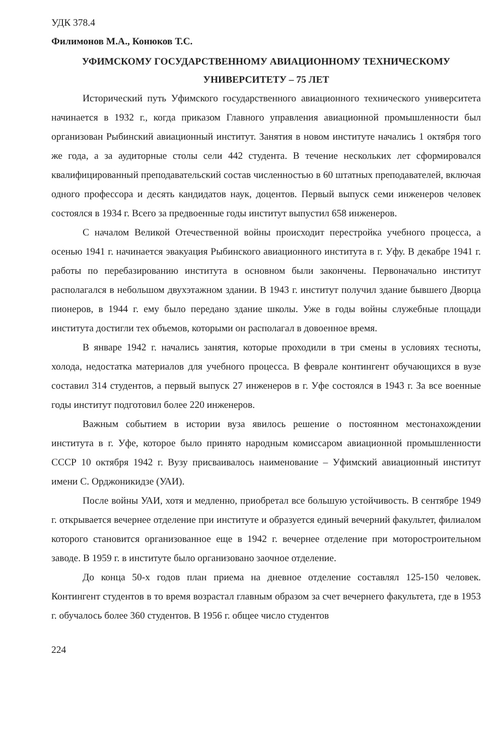УДК 378.4
Филимонов М.А., Конюков Т.С.
УФИМСКОМУ ГОСУДАРСТВЕННОМУ АВИАЦИОННОМУ ТЕХНИЧЕСКОМУ
УНИВЕРСИТЕТУ – 75 ЛЕТ
Исторический путь Уфимского государственного авиационного технического университета начинается в 1932 г., когда приказом Главного управления авиационной промышленности был организован Рыбинский авиационный институт. Занятия в новом институте начались 1 октября того же года, а за аудиторные столы сели 442 студента. В течение нескольких лет сформировался квалифицированный преподавательский состав численностью в 60 штатных преподавателей, включая одного профессора и десять кандидатов наук, доцентов. Первый выпуск семи инженеров человек состоялся в 1934 г. Всего за предвоенные годы институт выпустил 658 инженеров.
С началом Великой Отечественной войны происходит перестройка учебного процесса, а осенью 1941 г. начинается эвакуация Рыбинского авиационного института в г. Уфу. В декабре 1941 г. работы по перебазированию института в основном были закончены. Первоначально институт располагался в небольшом двухэтажном здании. В 1943 г. институт получил здание бывшего Дворца пионеров, в 1944 г. ему было передано здание школы. Уже в годы войны служебные площади института достигли тех объемов, которыми он располагал в довоенное время.
В январе 1942 г. начались занятия, которые проходили в три смены в условиях тесноты, холода, недостатка материалов для учебного процесса. В феврале контингент обучающихся в вузе составил 314 студентов, а первый выпуск 27 инженеров в г. Уфе состоялся в 1943 г. За все военные годы институт подготовил более 220 инженеров.
Важным событием в истории вуза явилось решение о постоянном местонахождении института в г. Уфе, которое было принято народным комиссаром авиационной промышленности СССР 10 октября 1942 г. Вузу присваивалось наименование – Уфимский авиационный институт имени С. Орджоникидзе (УАИ).
После войны УАИ, хотя и медленно, приобретал все большую устойчивость. В сентябре 1949 г. открывается вечернее отделение при институте и образуется единый вечерний факультет, филиалом которого становится организованное еще в 1942 г. вечернее отделение при моторостроительном заводе. В 1959 г. в институте было организовано заочное отделение.
До конца 50-х годов план приема на дневное отделение составлял 125-150 человек. Контингент студентов в то время возрастал главным образом за счет вечернего факультета, где в 1953 г. обучалось более 360 студентов. В 1956 г. общее число студентов
224